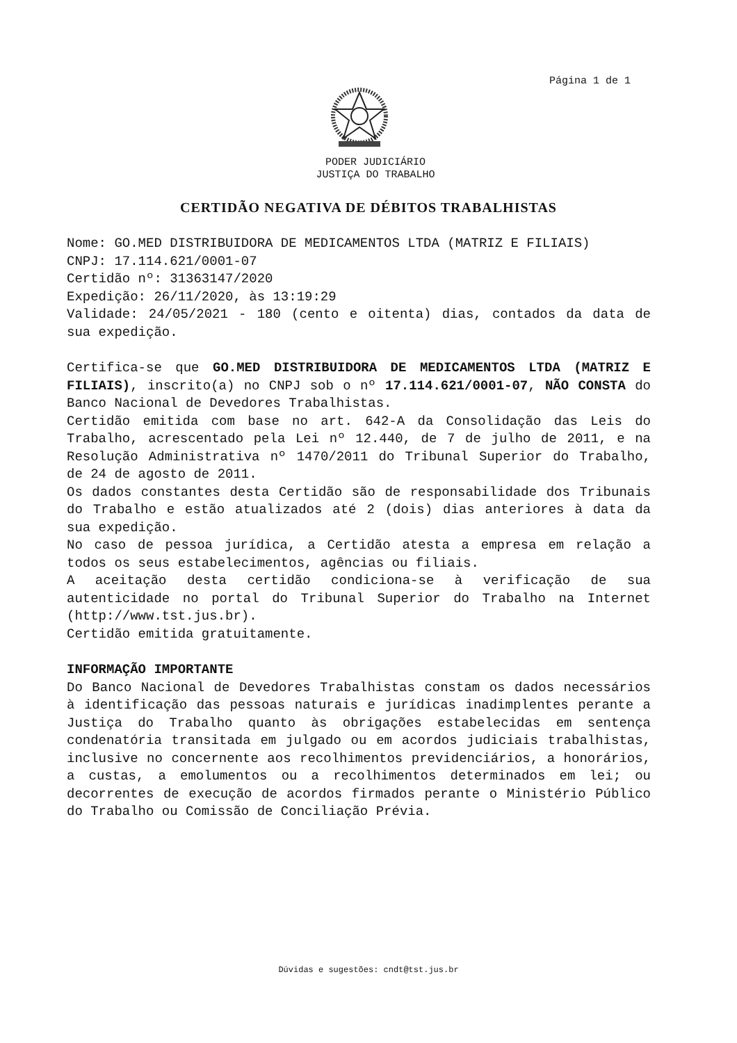Página 1 de 1
PODER JUDICIÁRIO
JUSTIÇA DO TRABALHO
CERTIDÃO NEGATIVA DE DÉBITOS TRABALHISTAS
Nome: GO.MED DISTRIBUIDORA DE MEDICAMENTOS LTDA (MATRIZ E FILIAIS)
CNPJ: 17.114.621/0001-07
Certidão nº: 31363147/2020
Expedição: 26/11/2020, às 13:19:29
Validade: 24/05/2021 - 180 (cento e oitenta) dias, contados da data de sua expedição.
Certifica-se que GO.MED DISTRIBUIDORA DE MEDICAMENTOS LTDA (MATRIZ E FILIAIS), inscrito(a) no CNPJ sob o nº 17.114.621/0001-07, NÃO CONSTA do Banco Nacional de Devedores Trabalhistas.
Certidão emitida com base no art. 642-A da Consolidação das Leis do Trabalho, acrescentado pela Lei nº 12.440, de 7 de julho de 2011, e na Resolução Administrativa nº 1470/2011 do Tribunal Superior do Trabalho, de 24 de agosto de 2011.
Os dados constantes desta Certidão são de responsabilidade dos Tribunais do Trabalho e estão atualizados até 2 (dois) dias anteriores à data da sua expedição.
No caso de pessoa jurídica, a Certidão atesta a empresa em relação a todos os seus estabelecimentos, agências ou filiais.
A aceitação desta certidão condiciona-se à verificação de sua autenticidade no portal do Tribunal Superior do Trabalho na Internet (http://www.tst.jus.br).
Certidão emitida gratuitamente.
INFORMAÇÃO IMPORTANTE
Do Banco Nacional de Devedores Trabalhistas constam os dados necessários à identificação das pessoas naturais e jurídicas inadimplentes perante a Justiça do Trabalho quanto às obrigações estabelecidas em sentença condenatória transitada em julgado ou em acordos judiciais trabalhistas, inclusive no concernente aos recolhimentos previdenciários, a honorários, a custas, a emolumentos ou a recolhimentos determinados em lei; ou decorrentes de execução de acordos firmados perante o Ministério Público do Trabalho ou Comissão de Conciliação Prévia.
Dúvidas e sugestões: cndt@tst.jus.br